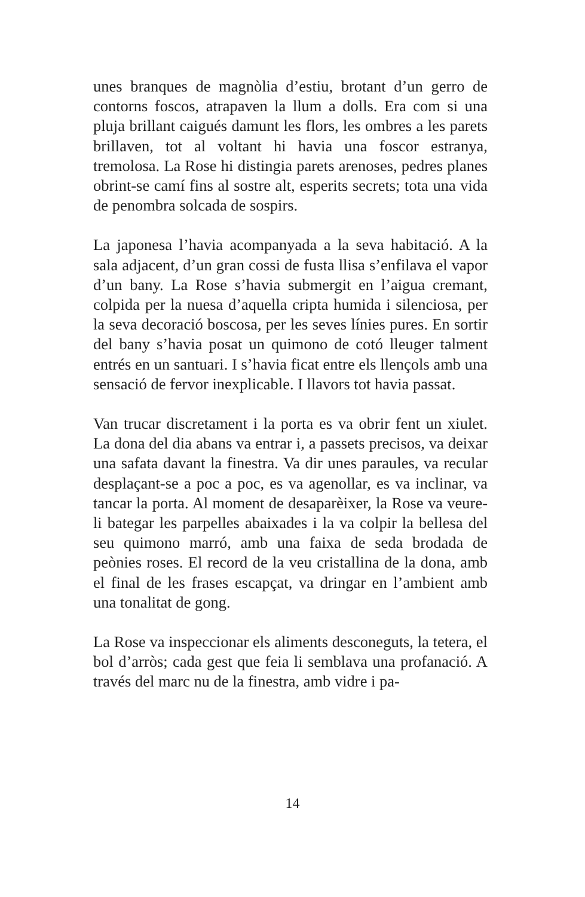unes branques de magnòlia d’estiu, brotant d’un gerro de contorns foscos, atrapaven la llum a dolls. Era com si una pluja brillant caigués damunt les flors, les ombres a les parets brillaven, tot al voltant hi havia una foscor estranya, tremolosa. La Rose hi distingia parets arenoses, pedres planes obrint-se camí fins al sostre alt, esperits secrets; tota una vida de penombra solcada de sospirs.
La japonesa l’havia acompanyada a la seva habitació. A la sala adjacent, d’un gran cossi de fusta llisa s’enfilava el vapor d’un bany. La Rose s’havia submergit en l’aigua cremant, colpida per la nuesa d’aquella cripta humida i silenciosa, per la seva decoració boscosa, per les seves línies pures. En sortir del bany s’havia posat un quimono de cotó lleuger talment entrés en un santuari. I s’havia ficat entre els llençols amb una sensació de fervor inexplicable. I llavors tot havia passat.
Van trucar discretament i la porta es va obrir fent un xiulet. La dona del dia abans va entrar i, a passets precisos, va deixar una safata davant la finestra. Va dir unes paraules, va recular desplaçant-se a poc a poc, es va agenollar, es va inclinar, va tancar la porta. Al moment de desaparèixer, la Rose va veure-li bategar les parpelles abaixades i la va colpir la bellesa del seu quimono marró, amb una faixa de seda brodada de peònies roses. El record de la veu cristallina de la dona, amb el final de les frases escapçat, va dringar en l’ambient amb una tonalitat de gong.
La Rose va inspeccionar els aliments desconeguts, la tetera, el bol d’arròs; cada gest que feia li semblava una profanació. A través del marc nu de la finestra, amb vidre i pa-
14